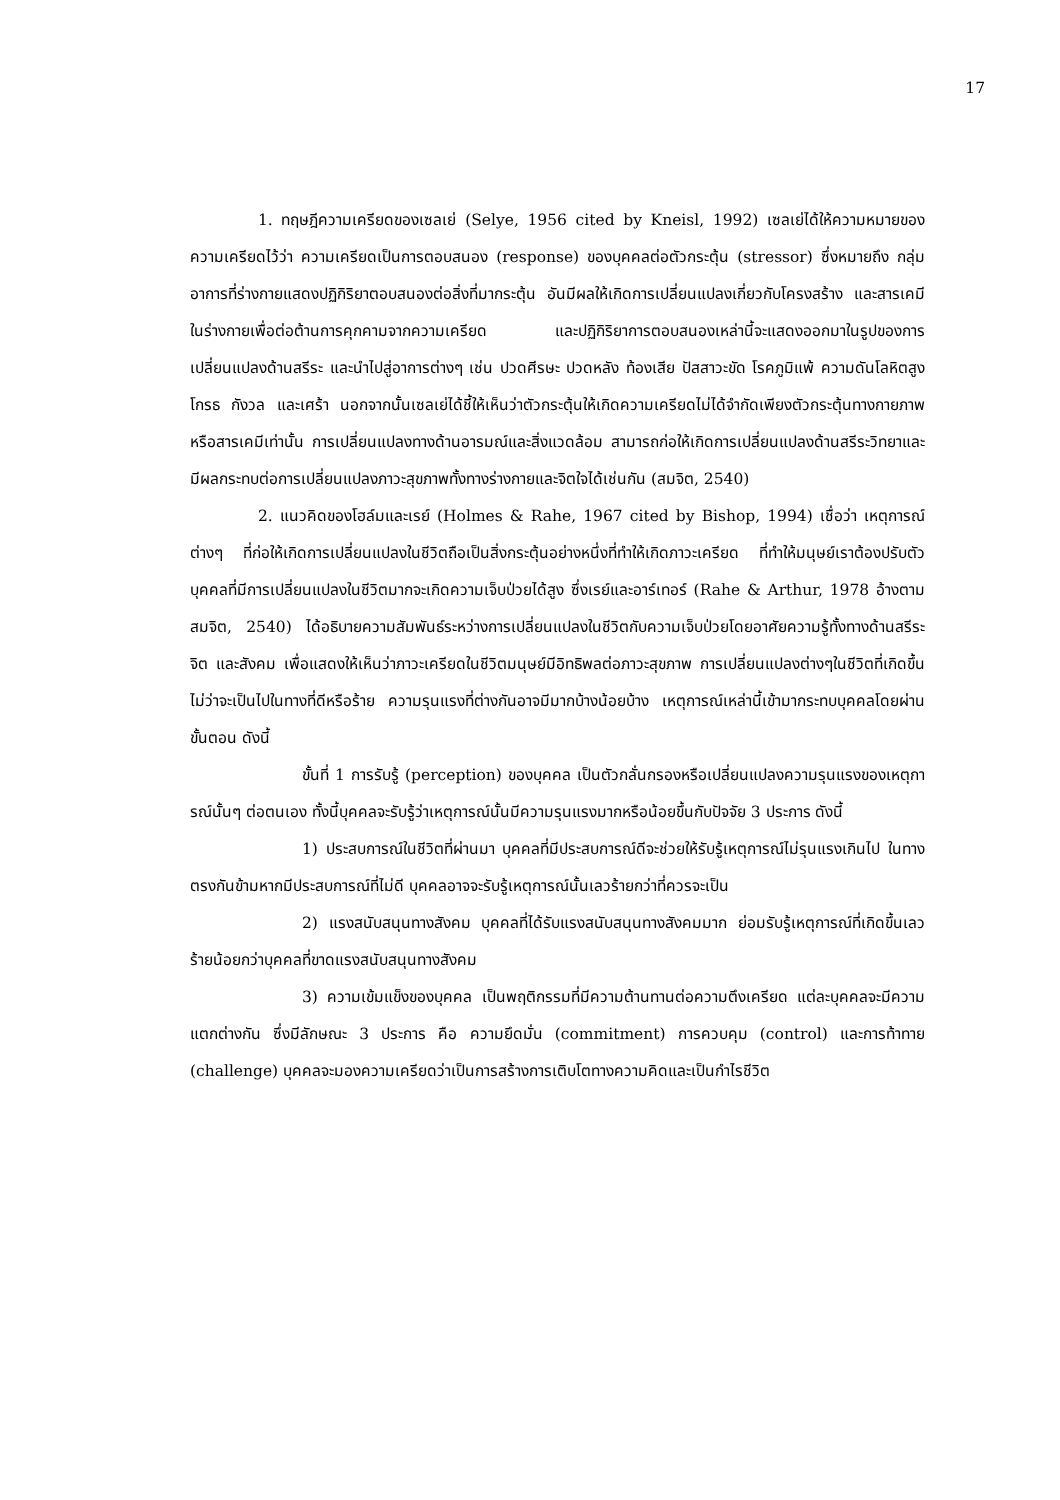17
1. ทฤษฎีความเครียดของเซลเย่ (Selye, 1956 cited by Kneisl, 1992) เซลเย่ได้ให้ความหมายของความเครียดไว้ว่า ความเครียดเป็นการตอบสนอง (response) ของบุคคลต่อตัวกระตุ้น (stressor) ซึ่งหมายถึง กลุ่มอาการที่ร่างกายแสดงปฏิกิริยาตอบสนองต่อสิ่งที่มากระตุ้น อันมีผลให้เกิดการเปลี่ยนแปลงเกี่ยวกับโครงสร้าง และสารเคมีในร่างกายเพื่อต่อต้านการคุกคามจากความเครียด และปฏิกิริยาการตอบสนองเหล่านี้จะแสดงออกมาในรูปของการเปลี่ยนแปลงด้านสรีระ และนำไปสู่อาการต่างๆ เช่น ปวดศีรษะ ปวดหลัง ท้องเสีย ปัสสาวะขัด โรคภูมิแพ้ ความดันโลหิตสูง โกรธ กังวล และเศร้า นอกจากนั้นเซลเย่ได้ชี้ให้เห็นว่าตัวกระตุ้นให้เกิดความเครียดไม่ได้จำกัดเพียงตัวกระตุ้นทางกายภาพหรือสารเคมีเท่านั้น การเปลี่ยนแปลงทางด้านอารมณ์และสิ่งแวดล้อม สามารถก่อให้เกิดการเปลี่ยนแปลงด้านสรีระวิทยาและมีผลกระทบต่อการเปลี่ยนแปลงภาวะสุขภาพทั้งทางร่างกายและจิตใจได้เช่นกัน (สมจิต, 2540)
2. แนวคิดของโฮล์มและเรย์ (Holmes & Rahe, 1967 cited by Bishop, 1994) เชื่อว่า เหตุการณ์ต่างๆ ที่ก่อให้เกิดการเปลี่ยนแปลงในชีวิตถือเป็นสิ่งกระตุ้นอย่างหนึ่งที่ทำให้เกิดภาวะเครียด ที่ทำให้มนุษย์เราต้องปรับตัว บุคคลที่มีการเปลี่ยนแปลงในชีวิตมากจะเกิดความเจ็บป่วยได้สูง ซึ่งเรย์และอาร์เทอร์ (Rahe & Arthur, 1978 อ้างตาม สมจิต, 2540) ได้อธิบายความสัมพันธ์ระหว่างการเปลี่ยนแปลงในชีวิตกับความเจ็บป่วยโดยอาศัยความรู้ทั้งทางด้านสรีระ จิต และสังคม เพื่อแสดงให้เห็นว่าภาวะเครียดในชีวิตมนุษย์มีอิทธิพลต่อภาวะสุขภาพ การเปลี่ยนแปลงต่างๆในชีวิตที่เกิดขึ้นไม่ว่าจะเป็นไปในทางที่ดีหรือร้าย ความรุนแรงที่ต่างกันอาจมีมากบ้างน้อยบ้าง เหตุการณ์เหล่านี้เข้ามากระทบบุคคลโดยผ่านขั้นตอน ดังนี้
ขั้นที่ 1 การรับรู้ (perception) ของบุคคล เป็นตัวกลั่นกรองหรือเปลี่ยนแปลงความรุนแรงของเหตุการณ์นั้นๆ ต่อตนเอง ทั้งนี้บุคคลจะรับรู้ว่าเหตุการณ์นั้นมีความรุนแรงมากหรือน้อยขึ้นกับปัจจัย 3 ประการ ดังนี้
1) ประสบการณ์ในชีวิตที่ผ่านมา บุคคลที่มีประสบการณ์ดีจะช่วยให้รับรู้เหตุการณ์ไม่รุนแรงเกินไป ในทางตรงกันข้ามหากมีประสบการณ์ที่ไม่ดี บุคคลอาจจะรับรู้เหตุการณ์นั้นเลวร้ายกว่าที่ควรจะเป็น
2) แรงสนับสนุนทางสังคม บุคคลที่ได้รับแรงสนับสนุนทางสังคมมาก ย่อมรับรู้เหตุการณ์ที่เกิดขึ้นเลวร้ายน้อยกว่าบุคคลที่ขาดแรงสนับสนุนทางสังคม
3) ความเข้มแข็งของบุคคล เป็นพฤติกรรมที่มีความต้านทานต่อความตึงเครียด แต่ละบุคคลจะมีความแตกต่างกัน ซึ่งมีลักษณะ 3 ประการ คือ ความยึดมั่น (commitment) การควบคุม (control) และการท้าทาย (challenge) บุคคลจะมองความเครียดว่าเป็นการสร้างการเติบโตทางความคิดและเป็นกำไรชีวิต